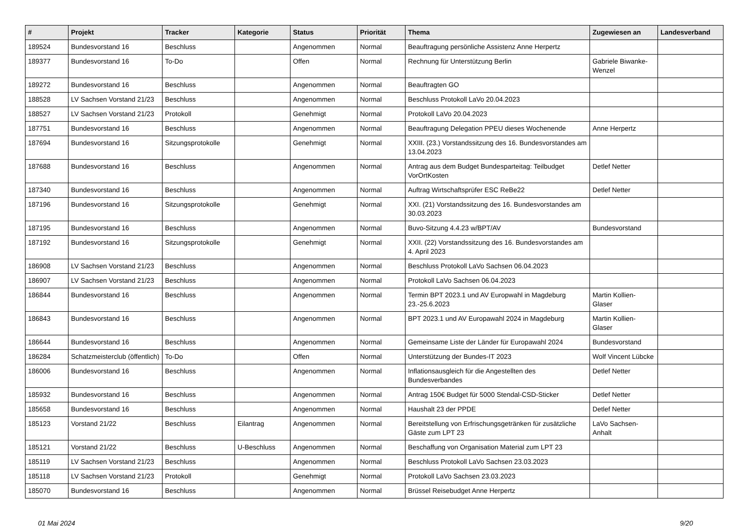| # | Projekt | Tracker | Kategorie | Status | Priorität | Thema | Zugewiesen an | Landesverband |
| --- | --- | --- | --- | --- | --- | --- | --- | --- |
| 189524 | Bundesvorstand 16 | Beschluss | | Angenommen | Normal | Beauftragung persönliche Assistenz Anne Herpertz | | |
| 189377 | Bundesvorstand 16 | To-Do | | Offen | Normal | Rechnung für Unterstützung Berlin | Gabriele Biwanke-Wenzel | |
| 189272 | Bundesvorstand 16 | Beschluss | | Angenommen | Normal | Beauftragten GO | | |
| 188528 | LV Sachsen Vorstand 21/23 | Beschluss | | Angenommen | Normal | Beschluss Protokoll LaVo 20.04.2023 | | |
| 188527 | LV Sachsen Vorstand 21/23 | Protokoll | | Genehmigt | Normal | Protokoll LaVo 20.04.2023 | | |
| 187751 | Bundesvorstand 16 | Beschluss | | Angenommen | Normal | Beauftragung Delegation PPEU dieses Wochenende | Anne Herpertz | |
| 187694 | Bundesvorstand 16 | Sitzungsprotokolle | | Genehmigt | Normal | XXIII. (23.) Vorstandssitzung des 16. Bundesvorstandes am 13.04.2023 | | |
| 187688 | Bundesvorstand 16 | Beschluss | | Angenommen | Normal | Antrag aus dem Budget Bundesparteitag: Teilbudget VorOrtKosten | Detlef Netter | |
| 187340 | Bundesvorstand 16 | Beschluss | | Angenommen | Normal | Auftrag Wirtschaftsprüfer ESC ReBe22 | Detlef Netter | |
| 187196 | Bundesvorstand 16 | Sitzungsprotokolle | | Genehmigt | Normal | XXI. (21) Vorstandssitzung des 16. Bundesvorstandes am 30.03.2023 | | |
| 187195 | Bundesvorstand 16 | Beschluss | | Angenommen | Normal | Buvo-Sitzung 4.4.23 w/BPT/AV | Bundesvorstand | |
| 187192 | Bundesvorstand 16 | Sitzungsprotokolle | | Genehmigt | Normal | XXII. (22) Vorstandssitzung des 16. Bundesvorstandes am 4. April 2023 | | |
| 186908 | LV Sachsen Vorstand 21/23 | Beschluss | | Angenommen | Normal | Beschluss Protokoll LaVo Sachsen 06.04.2023 | | |
| 186907 | LV Sachsen Vorstand 21/23 | Beschluss | | Angenommen | Normal | Protokoll LaVo Sachsen 06.04.2023 | | |
| 186844 | Bundesvorstand 16 | Beschluss | | Angenommen | Normal | Termin BPT 2023.1 und AV Europwahl in Magdeburg 23.-25.6.2023 | Martin Kollien-Glaser | |
| 186843 | Bundesvorstand 16 | Beschluss | | Angenommen | Normal | BPT 2023.1 und AV Europawahl 2024 in Magdeburg | Martin Kollien-Glaser | |
| 186644 | Bundesvorstand 16 | Beschluss | | Angenommen | Normal | Gemeinsame Liste der Länder für Europawahl 2024 | Bundesvorstand | |
| 186284 | Schatzmeisterclub (öffentlich) | To-Do | | Offen | Normal | Unterstützung der Bundes-IT 2023 | Wolf Vincent Lübcke | |
| 186006 | Bundesvorstand 16 | Beschluss | | Angenommen | Normal | Inflationsausgleich für die Angestellten des Bundesverbandes | Detlef Netter | |
| 185932 | Bundesvorstand 16 | Beschluss | | Angenommen | Normal | Antrag 150€ Budget für 5000 Stendal-CSD-Sticker | Detlef Netter | |
| 185658 | Bundesvorstand 16 | Beschluss | | Angenommen | Normal | Haushalt 23 der PPDE | Detlef Netter | |
| 185123 | Vorstand 21/22 | Beschluss | Eilantrag | Angenommen | Normal | Bereitstellung von Erfrischungsgetränken für zusätzliche Gäste zum LPT 23 | LaVo Sachsen-Anhalt | |
| 185121 | Vorstand 21/22 | Beschluss | U-Beschluss | Angenommen | Normal | Beschaffung von Organisation Material zum LPT 23 | | |
| 185119 | LV Sachsen Vorstand 21/23 | Beschluss | | Angenommen | Normal | Beschluss Protokoll LaVo Sachsen 23.03.2023 | | |
| 185118 | LV Sachsen Vorstand 21/23 | Protokoll | | Genehmigt | Normal | Protokoll LaVo Sachsen 23.03.2023 | | |
| 185070 | Bundesvorstand 16 | Beschluss | | Angenommen | Normal | Brüssel Reisebudget Anne Herpertz | | |
01 Mai 2024 9/20